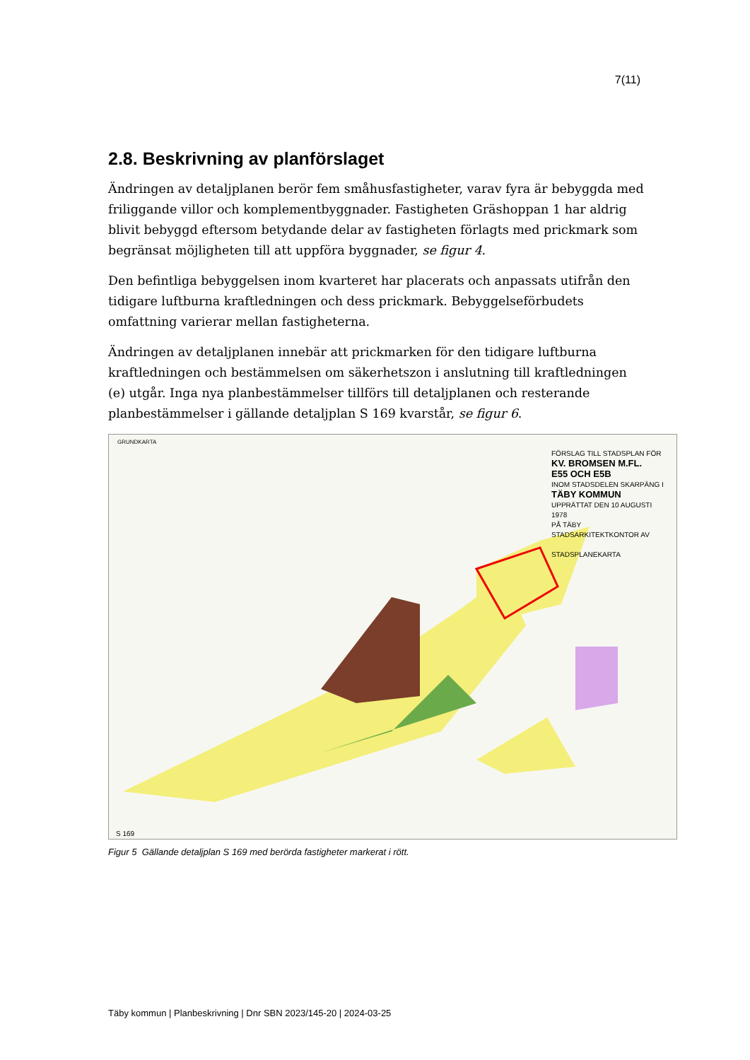7(11)
2.8. Beskrivning av planförslaget
Ändringen av detaljplanen berör fem småhusfastigheter, varav fyra är bebyggda med friliggande villor och komplementbyggnader. Fastigheten Gräshoppan 1 har aldrig blivit bebyggd eftersom betydande delar av fastigheten förlagts med prickmark som begränsat möjligheten till att uppföra byggnader, se figur 4.
Den befintliga bebyggelsen inom kvarteret har placerats och anpassats utifrån den tidigare luftburna kraftledningen och dess prickmark. Bebyggelseförbudets omfattning varierar mellan fastigheterna.
Ändringen av detaljplanen innebär att prickmarken för den tidigare luftburna kraftledningen och bestämmelsen om säkerhetszon i anslutning till kraftledningen (e) utgår. Inga nya planbestämmelser tillförs till detaljplanen och resterande planbestämmelser i gällande detaljplan S 169 kvarstår, se figur 6.
GRUNDKARTA
FÖRSLAG TILL STADSPLAN FÖR
KV. BROMSEN M.FL.
E55 OCH E5B
INOM STADSDELEN SKARPÄNG I
TÄBY KOMMUN
UPPRÄTTAT DEN 10 AUGUSTI 1978
PÅ TÄBY STADSARKITEKTKONTOR AV
STADSPLANEKARTA
S 169
Figur 5 Gällande detaljplan S 169 med berörda fastigheter markerat i rött.
Täby kommun | Planbeskrivning | Dnr SBN 2023/145-20 | 2024-03-25